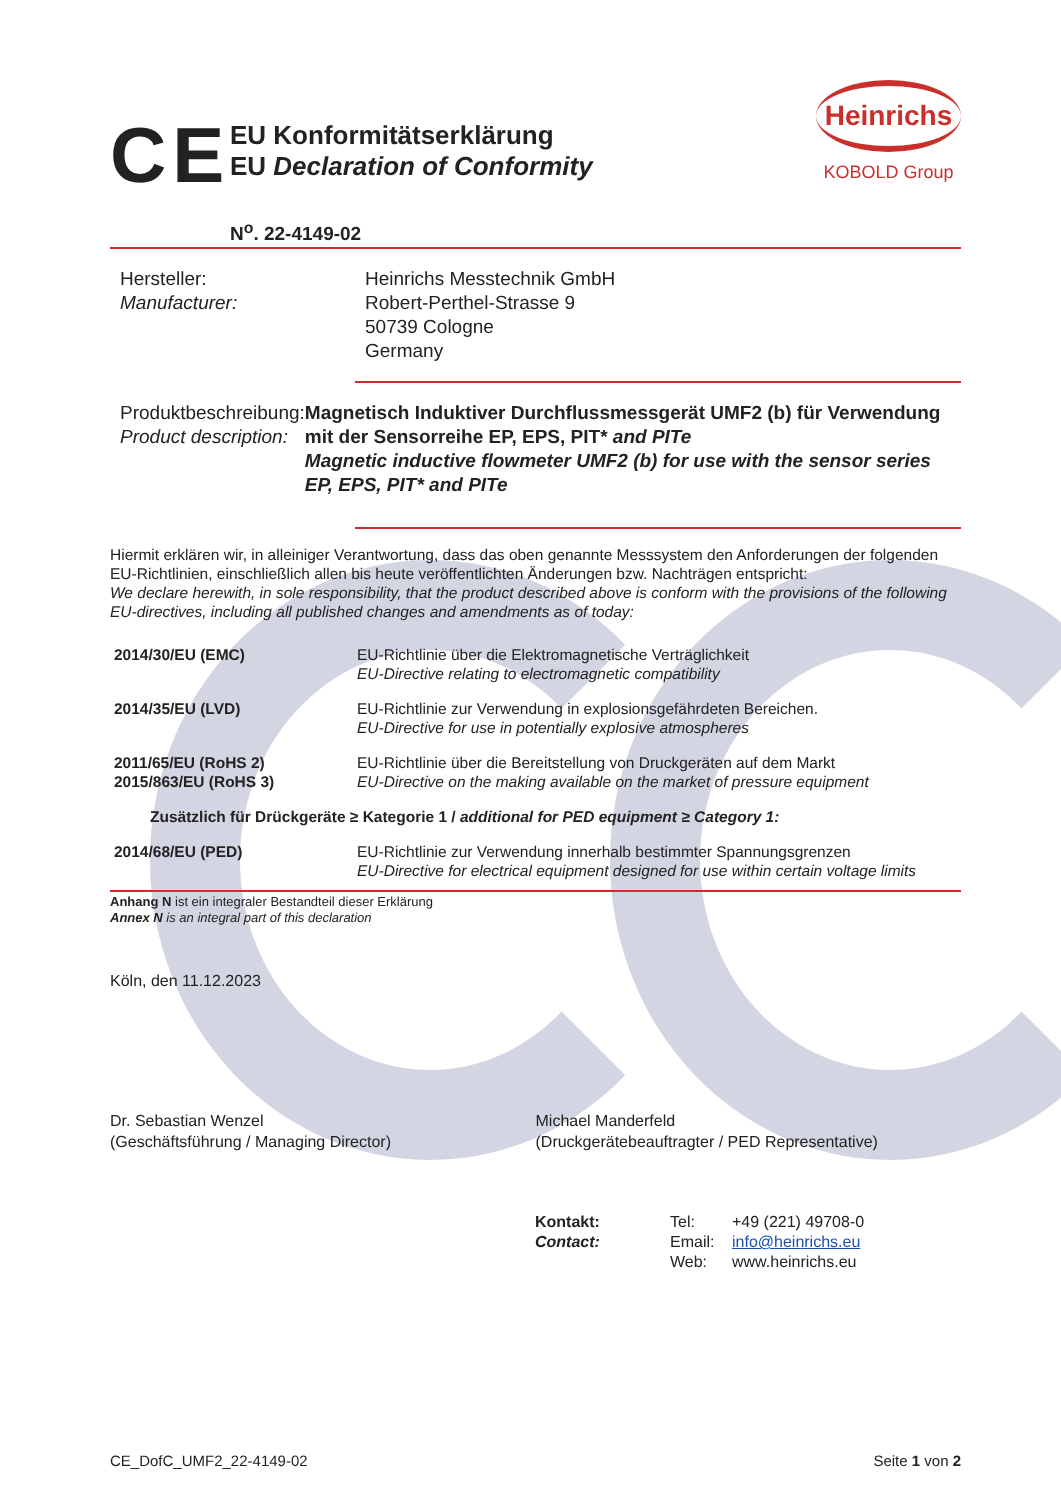CE
EU Konformitätserklärung
EU Declaration of Conformity
Heinrichs
KOBOLD Group
N<sup>o</sup>. 22-4149-02
Hersteller:
Manufacturer:
Heinrichs Messtechnik GmbH
Robert-Perthel-Strasse 9
50739 Cologne
Germany
Produktbeschreibung:
Product description:
Magnetisch Induktiver Durchflussmessgerät UMF2 (b) für Verwendung mit der Sensorreihe EP, EPS, PIT* and PITe
Magnetic inductive flowmeter UMF2 (b) for use with the sensor series EP, EPS, PIT* and PITe
Hiermit erklären wir, in alleiniger Verantwortung, dass das oben genannte Messsystem den Anforderungen der folgenden EU-Richtlinien, einschließlich allen bis heute veröffentlichten Änderungen bzw. Nachträgen entspricht:
We declare herewith, in sole responsibility, that the product described above is conform with the provisions of the following EU-directives, including all published changes and amendments as of today:
| 2014/30/EU (EMC) | EU-Richtlinie über die Elektromagnetische Verträglichkeit EU-Directive relating to electromagnetic compatibility |
| 2014/35/EU (LVD) | EU-Richtlinie zur Verwendung in explosionsgefährdeten Bereichen. EU-Directive for use in potentially explosive atmospheres |
| 2011/65/EU (RoHS 2) 2015/863/EU (RoHS 3) | EU-Richtlinie über die Bereitstellung von Druckgeräten auf dem Markt EU-Directive on the making available on the market of pressure equipment |
| Zusätzlich für Drückgeräte ≥ Kategorie 1 / additional for PED equipment ≥ Category 1: | |
| 2014/68/EU (PED) | EU-Richtlinie zur Verwendung innerhalb bestimmter Spannungsgrenzen EU-Directive for electrical equipment designed for use within certain voltage limits |
Anhang N ist ein integraler Bestandteil dieser Erklärung
Annex N is an integral part of this declaration
Köln, den 11.12.2023
Dr. Sebastian Wenzel
(Geschäftsführung / Managing Director)
Michael Manderfeld
(Druckgerätebeauftragter / PED Representative)
Kontakt: Tel: +49 (221) 49708-0 Contact: Email: info@heinrichs.eu Web: www.heinrichs.eu
CE_DofC_UMF2_22-4149-02 Seite 1 von 2